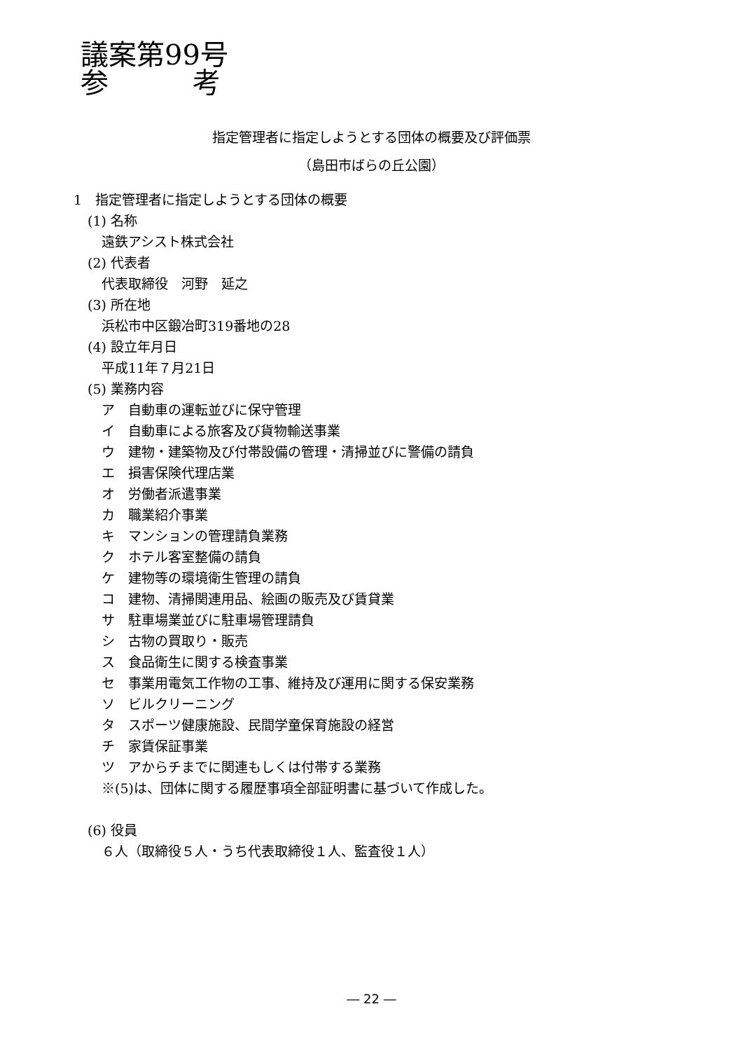議案第99号
参　　　考
指定管理者に指定しようとする団体の概要及び評価票
（島田市ばらの丘公園）
1　指定管理者に指定しようとする団体の概要
(1) 名称
遠鉄アシスト株式会社
(2) 代表者
代表取締役　河野　延之
(3) 所在地
浜松市中区鍛冶町319番地の28
(4) 設立年月日
平成11年７月21日
(5) 業務内容
ア　自動車の運転並びに保守管理
イ　自動車による旅客及び貨物輸送事業
ウ　建物・建築物及び付帯設備の管理・清掃並びに警備の請負
エ　損害保険代理店業
オ　労働者派遣事業
カ　職業紹介事業
キ　マンションの管理請負業務
ク　ホテル客室整備の請負
ケ　建物等の環境衛生管理の請負
コ　建物、清掃関連用品、絵画の販売及び賃貸業
サ　駐車場業並びに駐車場管理請負
シ　古物の買取り・販売
ス　食品衛生に関する検査事業
セ　事業用電気工作物の工事、維持及び運用に関する保安業務
ソ　ビルクリーニング
タ　スポーツ健康施設、民間学童保育施設の経営
チ　家賃保証事業
ツ　アからチまでに関連もしくは付帯する業務
※(5)は、団体に関する履歴事項全部証明書に基づいて作成した。
(6) 役員
６人（取締役５人・うち代表取締役１人、監査役１人）
― 22 ―